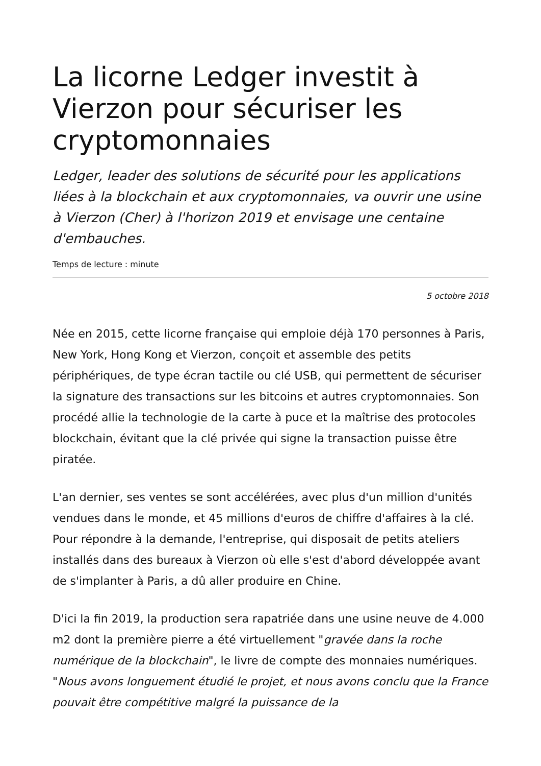La licorne Ledger investit à Vierzon pour sécuriser les cryptomonnaies
Ledger, leader des solutions de sécurité pour les applications liées à la blockchain et aux cryptomonnaies, va ouvrir une usine à Vierzon (Cher) à l'horizon 2019 et envisage une centaine d'embauches.
Temps de lecture : minute
5 octobre 2018
Née en 2015, cette licorne française qui emploie déjà 170 personnes à Paris, New York, Hong Kong et Vierzon, conçoit et assemble des petits périphériques, de type écran tactile ou clé USB, qui permettent de sécuriser la signature des transactions sur les bitcoins et autres cryptomonnaies. Son procédé allie la technologie de la carte à puce et la maîtrise des protocoles blockchain, évitant que la clé privée qui signe la transaction puisse être piratée.
L'an dernier, ses ventes se sont accélérées, avec plus d'un million d'unités vendues dans le monde, et 45 millions d'euros de chiffre d'affaires à la clé. Pour répondre à la demande, l'entreprise, qui disposait de petits ateliers installés dans des bureaux à Vierzon où elle s'est d'abord développée avant de s'implanter à Paris, a dû aller produire en Chine.
D'ici la fin 2019, la production sera rapatriée dans une usine neuve de 4.000 m2 dont la première pierre a été virtuellement "gravée dans la roche numérique de la blockchain", le livre de compte des monnaies numériques. "Nous avons longuement étudié le projet, et nous avons conclu que la France pouvait être compétitive malgré la puissance de la